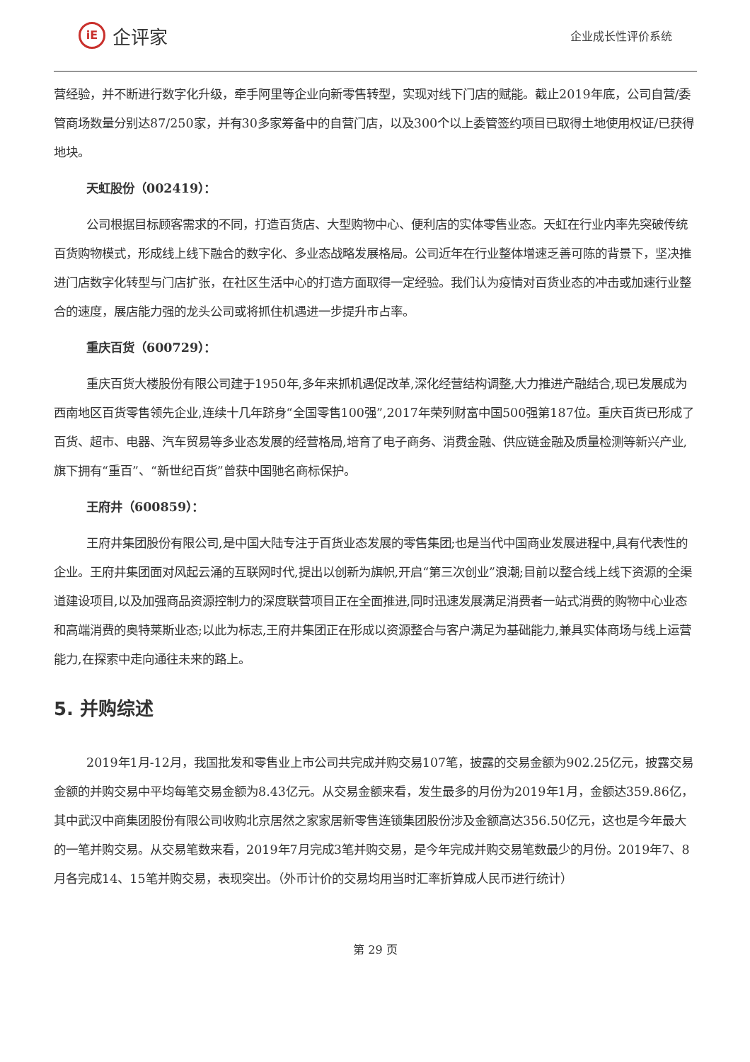iE
企评家
企业成长性评价系统
营经验，并不断进行数字化升级，牵手阿里等企业向新零售转型，实现对线下门店的赋能。截止2019年底，公司自营/委管商场数量分别达87/250家，并有30多家筹备中的自营门店，以及300个以上委管签约项目已取得土地使用权证/已获得地块。
天虹股份（002419）：
公司根据目标顾客需求的不同，打造百货店、大型购物中心、便利店的实体零售业态。天虹在行业内率先突破传统百货购物模式，形成线上线下融合的数字化、多业态战略发展格局。公司近年在行业整体增速乏善可陈的背景下，坚决推进门店数字化转型与门店扩张，在社区生活中心的打造方面取得一定经验。我们认为疫情对百货业态的冲击或加速行业整合的速度，展店能力强的龙头公司或将抓住机遇进一步提升市占率。
重庆百货（600729）：
重庆百货大楼股份有限公司建于1950年,多年来抓机遇促改革,深化经营结构调整,大力推进产融结合,现已发展成为西南地区百货零售领先企业,连续十几年跻身“全国零售100强”,2017年荣列财富中国500强第187位。重庆百货已形成了百货、超市、电器、汽车贸易等多业态发展的经营格局,培育了电子商务、消费金融、供应链金融及质量检测等新兴产业,旗下拥有“重百”、“新世纪百货”曾获中国驰名商标保护。
王府井（600859）：
王府井集团股份有限公司,是中国大陆专注于百货业态发展的零售集团;也是当代中国商业发展进程中,具有代表性的企业。王府井集团面对风起云涌的互联网时代,提出以创新为旗帜,开启“第三次创业”浪潮;目前以整合线上线下资源的全渠道建设项目,以及加强商品资源控制力的深度联营项目正在全面推进,同时迅速发展满足消费者一站式消费的购物中心业态和高端消费的奥特莱斯业态;以此为标志,王府井集团正在形成以资源整合与客户满足为基础能力,兼具实体商场与线上运营能力,在探索中走向通往未来的路上。
5. 并购综述
2019年1月-12月，我国批发和零售业上市公司共完成并购交易107笔，披露的交易金额为902.25亿元，披露交易金额的并购交易中平均每笔交易金额为8.43亿元。从交易金额来看，发生最多的月份为2019年1月，金额达359.86亿，其中武汉中商集团股份有限公司收购北京居然之家家居新零售连锁集团股份涉及金额高达356.50亿元，这也是今年最大的一笔并购交易。从交易笔数来看，2019年7月完成3笔并购交易，是今年完成并购交易笔数最少的月份。2019年7、8月各完成14、15笔并购交易，表现突出。（外币计价的交易均用当时汇率折算成人民币进行统计）
第 29 页